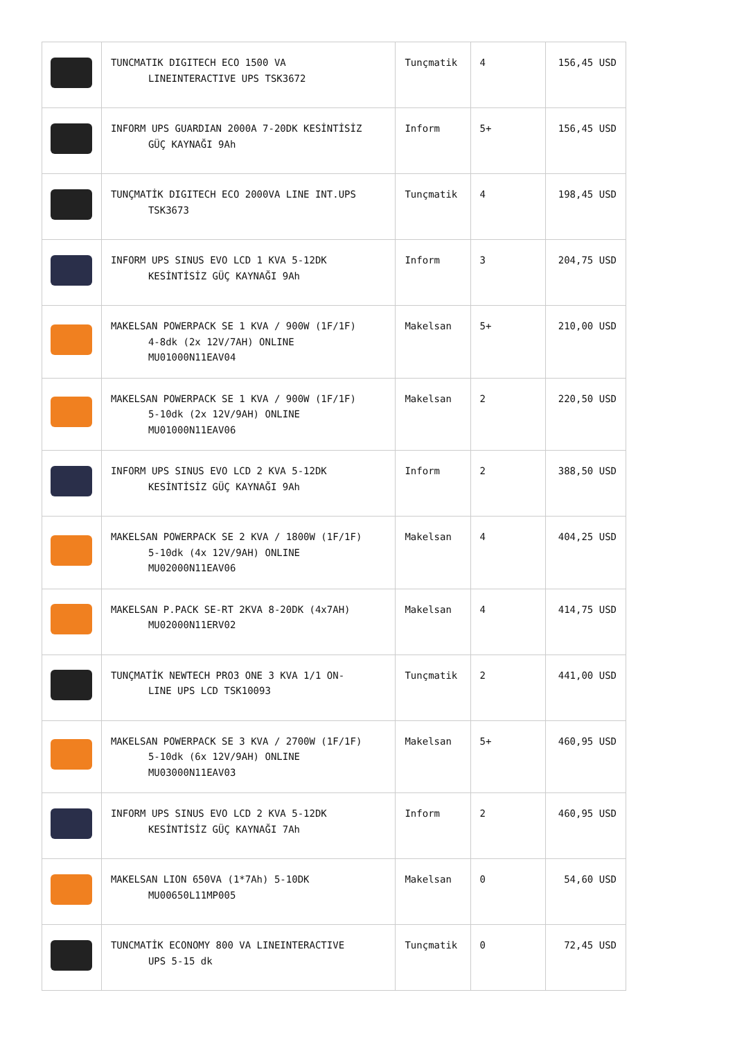| | TUNCMATIK DIGITECH ECO 1500 VA LINEINTERACTIVE UPS TSK3672 | Tunçmatik | 4 | 156,45 USD |
| | INFORM UPS GUARDIAN 2000A 7-20DK KESİNTİSİZ GÜÇ KAYNAĞI 9Ah | Inform | 5+ | 156,45 USD |
| | TUNÇMATİK DIGITECH ECO 2000VA LINE INT.UPS TSK3673 | Tunçmatik | 4 | 198,45 USD |
| | INFORM UPS SINUS EVO LCD 1 KVA 5-12DK KESİNTİSİZ GÜÇ KAYNAĞI 9Ah | Inform | 3 | 204,75 USD |
| | MAKELSAN POWERPACK SE 1 KVA / 900W (1F/1F) 4-8dk (2x 12V/7AH) ONLINE MU01000N11EAV04 | Makelsan | 5+ | 210,00 USD |
| | MAKELSAN POWERPACK SE 1 KVA / 900W (1F/1F) 5-10dk (2x 12V/9AH) ONLINE MU01000N11EAV06 | Makelsan | 2 | 220,50 USD |
| | INFORM UPS SINUS EVO LCD 2 KVA 5-12DK KESİNTİSİZ GÜÇ KAYNAĞI 9Ah | Inform | 2 | 388,50 USD |
| | MAKELSAN POWERPACK SE 2 KVA / 1800W (1F/1F) 5-10dk (4x 12V/9AH) ONLINE MU02000N11EAV06 | Makelsan | 4 | 404,25 USD |
| | MAKELSAN P.PACK SE-RT 2KVA 8-20DK (4x7AH) MU02000N11ERV02 | Makelsan | 4 | 414,75 USD |
| | TUNÇMATİK NEWTECH PRO3 ONE 3 KVA 1/1 ON- LINE UPS LCD TSK10093 | Tunçmatik | 2 | 441,00 USD |
| | MAKELSAN POWERPACK SE 3 KVA / 2700W (1F/1F) 5-10dk (6x 12V/9AH) ONLINE MU03000N11EAV03 | Makelsan | 5+ | 460,95 USD |
| | INFORM UPS SINUS EVO LCD 2 KVA 5-12DK KESİNTİSİZ GÜÇ KAYNAĞI 7Ah | Inform | 2 | 460,95 USD |
| | MAKELSAN LION 650VA (1*7Ah) 5-10DK MU00650L11MP005 | Makelsan | 0 | 54,60 USD |
| | TUNCMATİK ECONOMY 800 VA LINEINTERACTIVE UPS 5-15 dk | Tunçmatik | 0 | 72,45 USD |